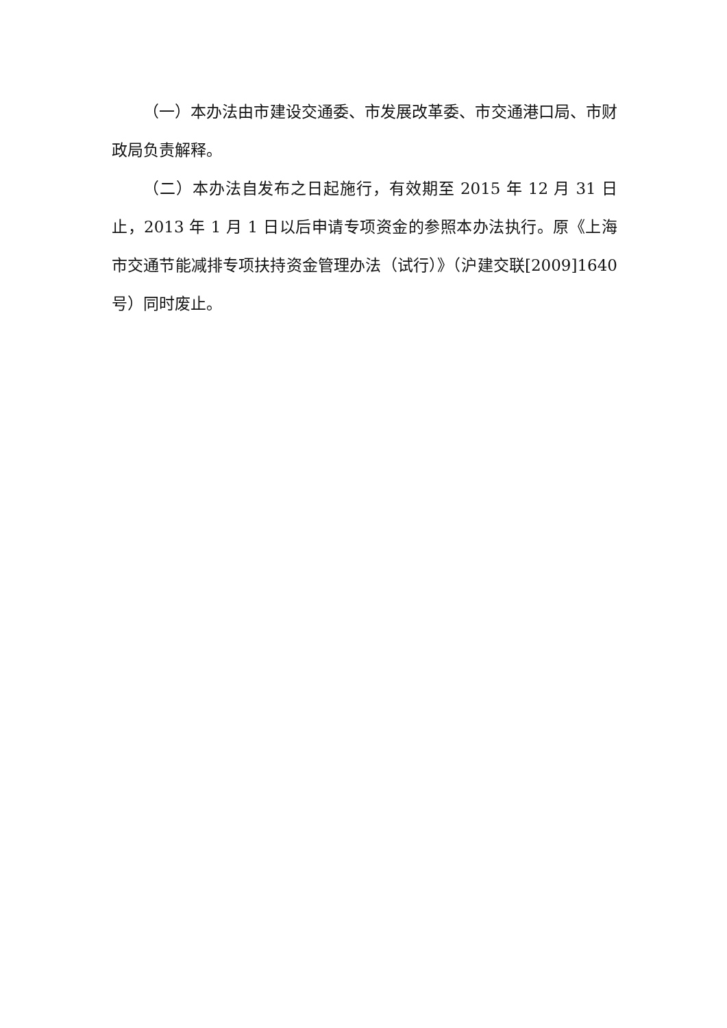（一）本办法由市建设交通委、市发展改革委、市交通港口局、市财政局负责解释。
（二）本办法自发布之日起施行，有效期至 2015 年 12 月 31 日止，2013 年 1 月 1 日以后申请专项资金的参照本办法执行。原《上海市交通节能减排专项扶持资金管理办法（试行）》（沪建交联[2009]1640 号）同时废止。